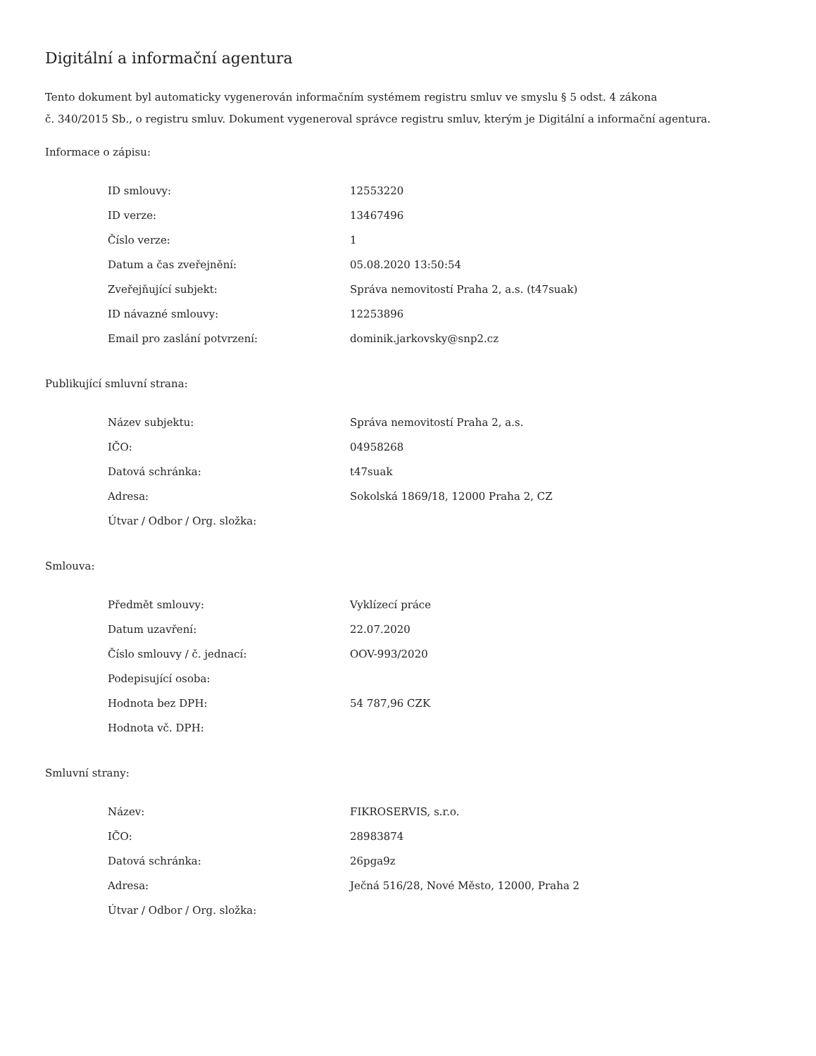Digitální a informační agentura
Tento dokument byl automaticky vygenerován informačním systémem registru smluv ve smyslu § 5 odst. 4 zákona
č. 340/2015 Sb., o registru smluv. Dokument vygeneroval správce registru smluv, kterým je Digitální a informační agentura.
Informace o zápisu:
| ID smlouvy: | 12553220 |
| ID verze: | 13467496 |
| Číslo verze: | 1 |
| Datum a čas zveřejnění: | 05.08.2020 13:50:54 |
| Zveřejňující subjekt: | Správa nemovitostí Praha 2, a.s. (t47suak) |
| ID návazné smlouvy: | 12253896 |
| Email pro zaslání potvrzení: | dominik.jarkovsky@snp2.cz |
Publikující smluvní strana:
| Název subjektu: | Správa nemovitostí Praha 2, a.s. |
| IČO: | 04958268 |
| Datová schránka: | t47suak |
| Adresa: | Sokolská 1869/18, 12000 Praha 2, CZ |
| Útvar / Odbor / Org. složka: | |
Smlouva:
| Předmět smlouvy: | Vyklízecí práce |
| Datum uzavření: | 22.07.2020 |
| Číslo smlouvy / č. jednací: | OOV-993/2020 |
| Podepisující osoba: | |
| Hodnota bez DPH: | 54 787,96 CZK |
| Hodnota vč. DPH: | |
Smluvní strany:
| Název: | FIKROSERVIS, s.r.o. |
| IČO: | 28983874 |
| Datová schránka: | 26pga9z |
| Adresa: | Ječná 516/28, Nové Město, 12000, Praha 2 |
| Útvar / Odbor / Org. složka: | |